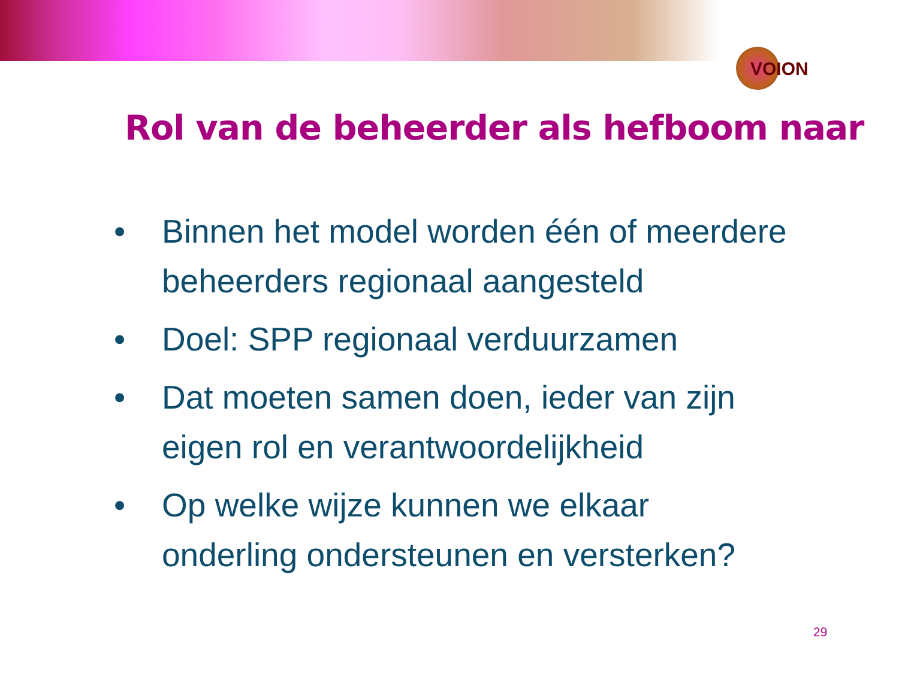VOION
Rol van de beheerder als hefboom naar
• Binnen het model worden één of meerdere beheerders regionaal aangesteld
• Doel: SPP regionaal verduurzamen
• Dat moeten samen doen, ieder van zijn eigen rol en verantwoordelijkheid
• Op welke wijze kunnen we elkaar onderling ondersteunen en versterken?
29